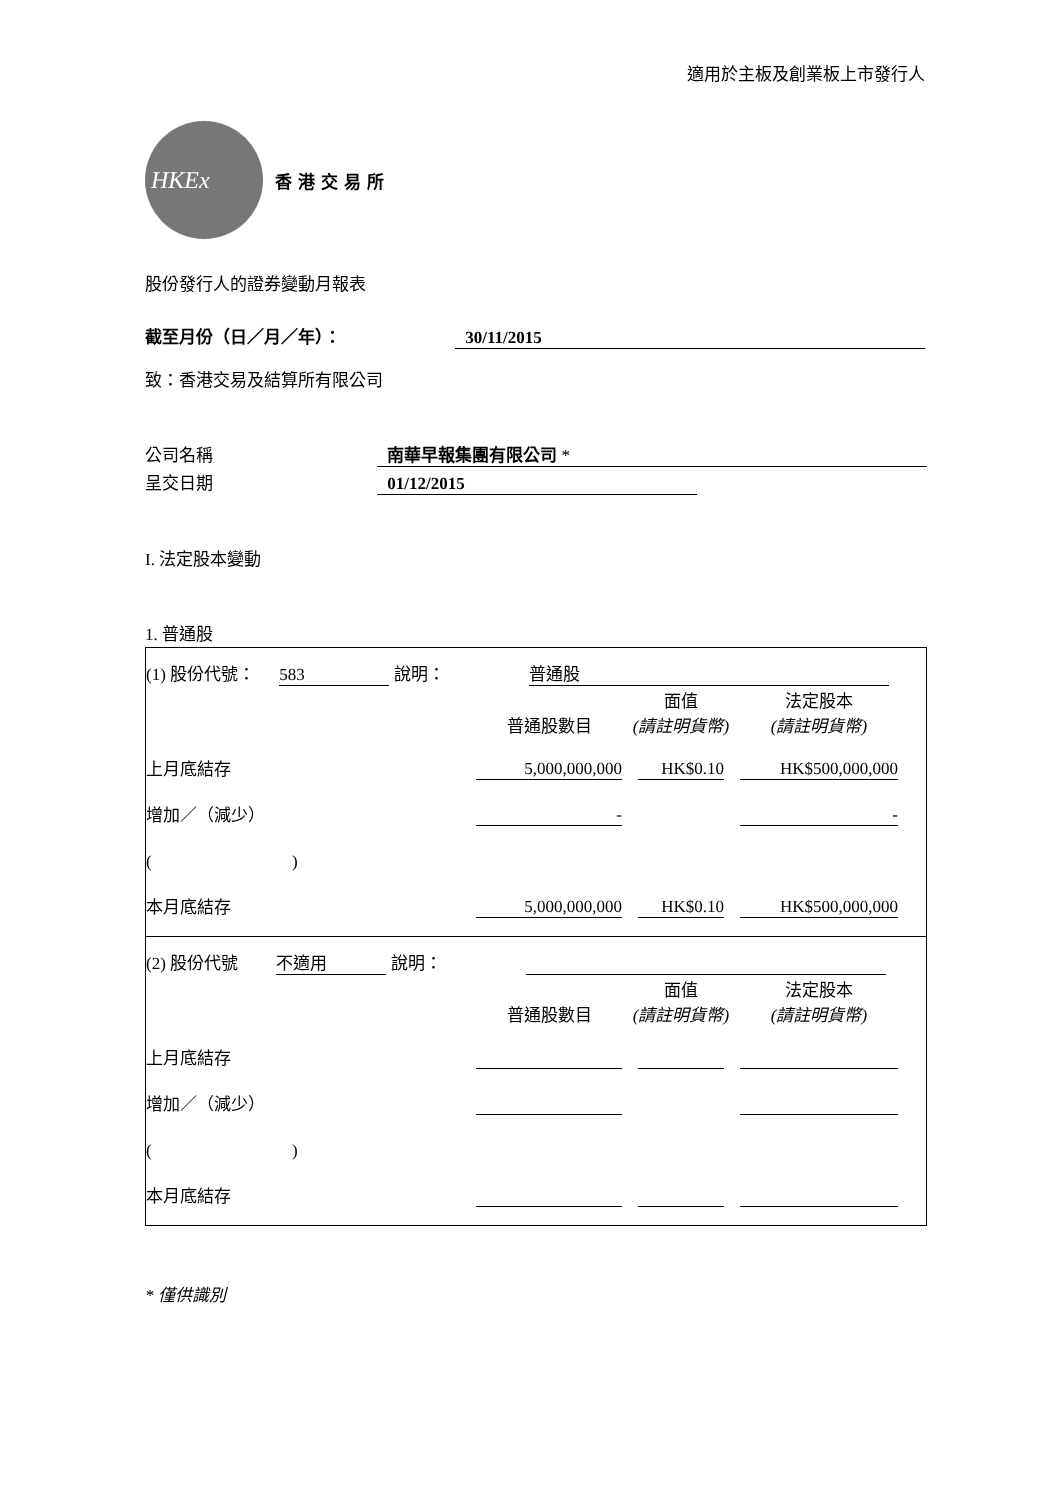適用於主板及創業板上市發行人
HKEx
香港交易所
股份發行人的證券變動月報表
截至月份（日／月／年）： 30/11/2015
致：香港交易及結算所有限公司
公司名稱 南華早報集團有限公司 *
呈交日期 01/12/2015
I. 法定股本變動
1. 普通股
(1) 股份代號： 583 說明： 普通股
| | 普通股數目 | 面值 (請註明貨幣) | 法定股本 (請註明貨幣) |
| --- | --- | --- | --- |
| 上月底結存 | 5,000,000,000 | HK$0.10 | HK$500,000,000 |
| 增加／（減少） | - | | - |
| ( ) | | | |
| 本月底結存 | 5,000,000,000 | HK$0.10 | HK$500,000,000 |
(2) 股份代號 不適用 說明：
| | 普通股數目 | 面值 (請註明貨幣) | 法定股本 (請註明貨幣) |
| --- | --- | --- | --- |
| 上月底結存 | | | |
| 增加／（減少） | | | |
| ( ) | | | |
| 本月底結存 | | | |
* 僅供識別